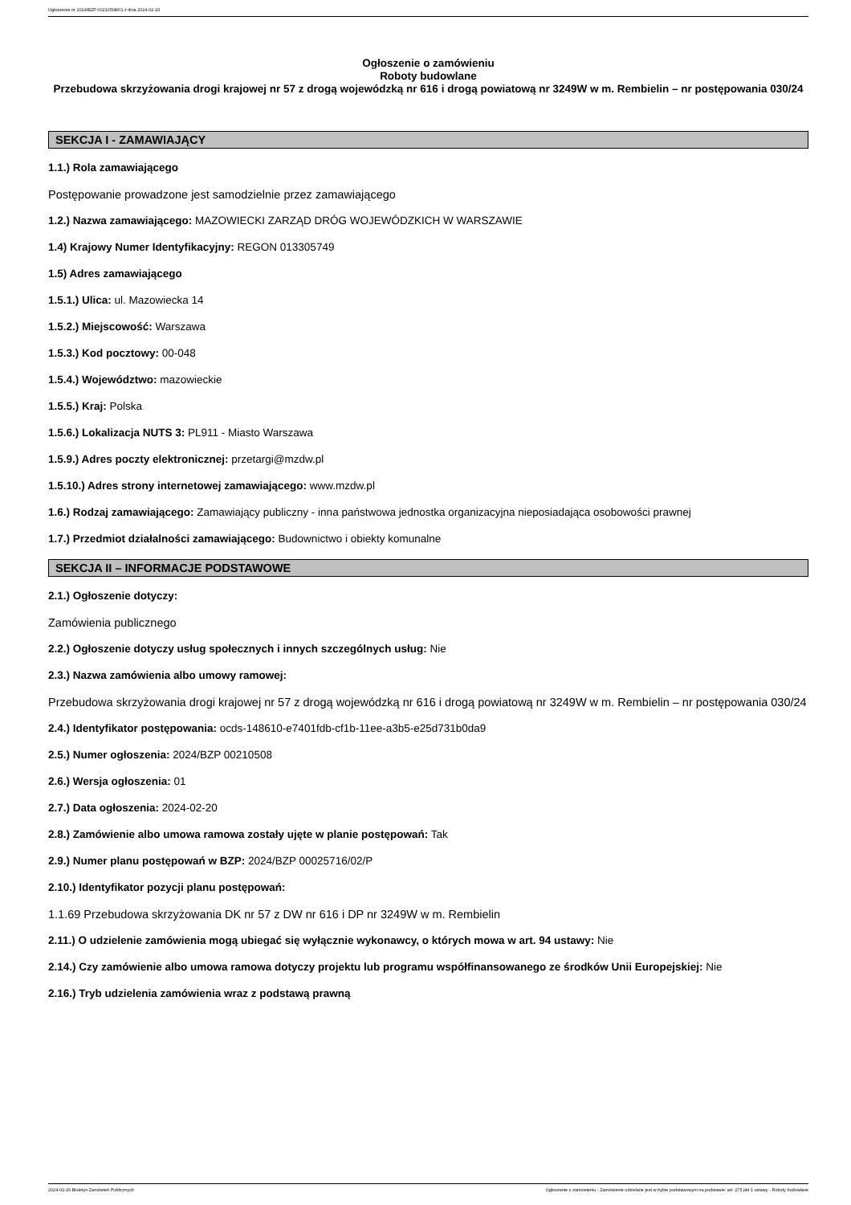Ogłoszenie nr 2024/BZP 00210508/01 z dnia 2024-02-20
Ogłoszenie o zamówieniu
Roboty budowlane
Przebudowa skrzyżowania drogi krajowej nr 57 z drogą wojewódzką nr 616 i drogą powiatową nr 3249W w m. Rembielin – nr postępowania 030/24
SEKCJA I - ZAMAWIAJĄCY
1.1.) Rola zamawiającego
Postępowanie prowadzone jest samodzielnie przez zamawiającego
1.2.) Nazwa zamawiającego: MAZOWIECKI ZARZĄD DRÓG WOJEWÓDZKICH W WARSZAWIE
1.4) Krajowy Numer Identyfikacyjny: REGON 013305749
1.5) Adres zamawiającego
1.5.1.) Ulica: ul. Mazowiecka 14
1.5.2.) Miejscowość: Warszawa
1.5.3.) Kod pocztowy: 00-048
1.5.4.) Województwo: mazowieckie
1.5.5.) Kraj: Polska
1.5.6.) Lokalizacja NUTS 3: PL911 - Miasto Warszawa
1.5.9.) Adres poczty elektronicznej: przetargi@mzdw.pl
1.5.10.) Adres strony internetowej zamawiającego: www.mzdw.pl
1.6.) Rodzaj zamawiającego: Zamawiający publiczny - inna państwowa jednostka organizacyjna nieposiadająca osobowości prawnej
1.7.) Przedmiot działalności zamawiającego: Budownictwo i obiekty komunalne
SEKCJA II – INFORMACJE PODSTAWOWE
2.1.) Ogłoszenie dotyczy:
Zamówienia publicznego
2.2.) Ogłoszenie dotyczy usług społecznych i innych szczególnych usług: Nie
2.3.) Nazwa zamówienia albo umowy ramowej:
Przebudowa skrzyżowania drogi krajowej nr 57 z drogą wojewódzką nr 616 i drogą powiatową nr 3249W w m. Rembielin – nr postępowania 030/24
2.4.) Identyfikator postępowania: ocds-148610-e7401fdb-cf1b-11ee-a3b5-e25d731b0da9
2.5.) Numer ogłoszenia: 2024/BZP 00210508
2.6.) Wersja ogłoszenia: 01
2.7.) Data ogłoszenia: 2024-02-20
2.8.) Zamówienie albo umowa ramowa zostały ujęte w planie postępowań: Tak
2.9.) Numer planu postępowań w BZP: 2024/BZP 00025716/02/P
2.10.) Identyfikator pozycji planu postępowań:
1.1.69 Przebudowa skrzyżowania DK nr 57 z DW nr 616 i DP nr 3249W w m. Rembielin
2.11.) O udzielenie zamówienia mogą ubiegać się wyłącznie wykonawcy, o których mowa w art. 94 ustawy: Nie
2.14.) Czy zamówienie albo umowa ramowa dotyczy projektu lub programu współfinansowanego ze środków Unii Europejskiej: Nie
2.16.) Tryb udzielenia zamówienia wraz z podstawą prawną
2024-02-20 Biuletyn Zamówień Publicznych Ogłoszenie o zamówieniu - Zamówienie udzielane jest w trybie podstawowym na podstawie: art. 275 pkt 1 ustawy - Roboty budowlane